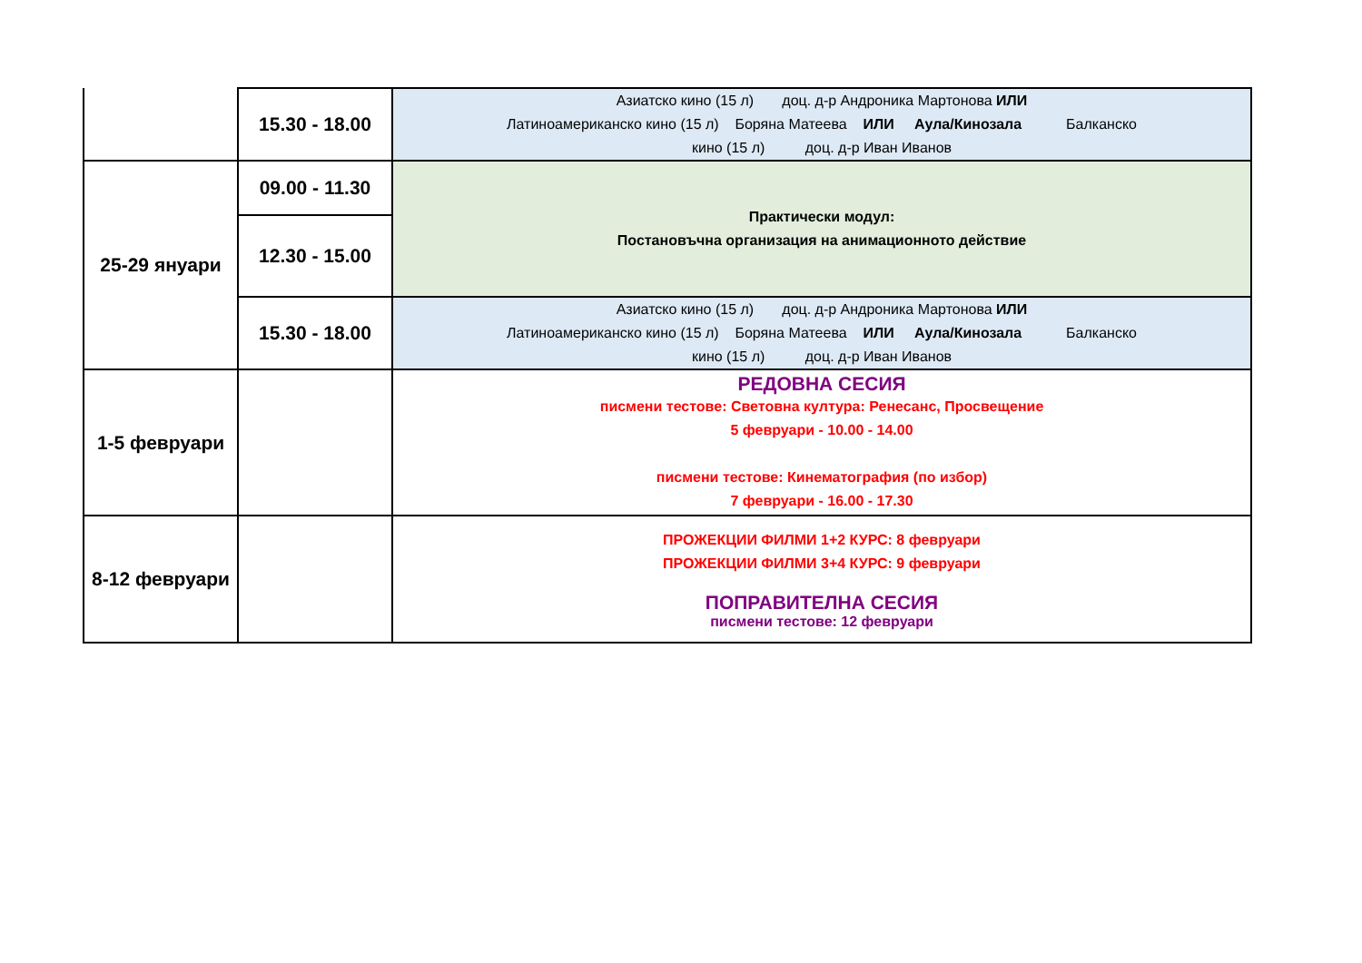| | 15.30 - 18.00 | Азиатско кино (15 л) доц. д-р Андроника Мартонова ИЛИ Латиноамериканско кино (15 л) Боряна Матеева ИЛИ Аула/Кинозала Балканско кино (15 л) доц. д-р Иван Иванов |
| 25-29 януари | 09.00 - 11.30 | Практически модул: Постановъчна организация на анимационното действие |
| | 12.30 - 15.00 | |
| | 15.30 - 18.00 | Азиатско кино (15 л) доц. д-р Андроника Мартонова ИЛИ Латиноамериканско кино (15 л) Боряна Матеева ИЛИ Аула/Кинозала Балканско кино (15 л) доц. д-р Иван Иванов |
| 1-5 февруари | | РЕДОВНА СЕСИЯ писмени тестове: Световна култура: Ренесанс, Просвещение 5 февруари - 10.00 - 14.00 писмени тестове: Кинематография (по избор) 7 февруари - 16.00 - 17.30 |
| 8-12 февруари | | ПРОЖЕКЦИИ ФИЛМИ 1+2 КУРС: 8 февруари ПРОЖЕКЦИИ ФИЛМИ 3+4 КУРС: 9 февруари ПОПРАВИТЕЛНА СЕСИЯ писмени тестове: 12 февруари |